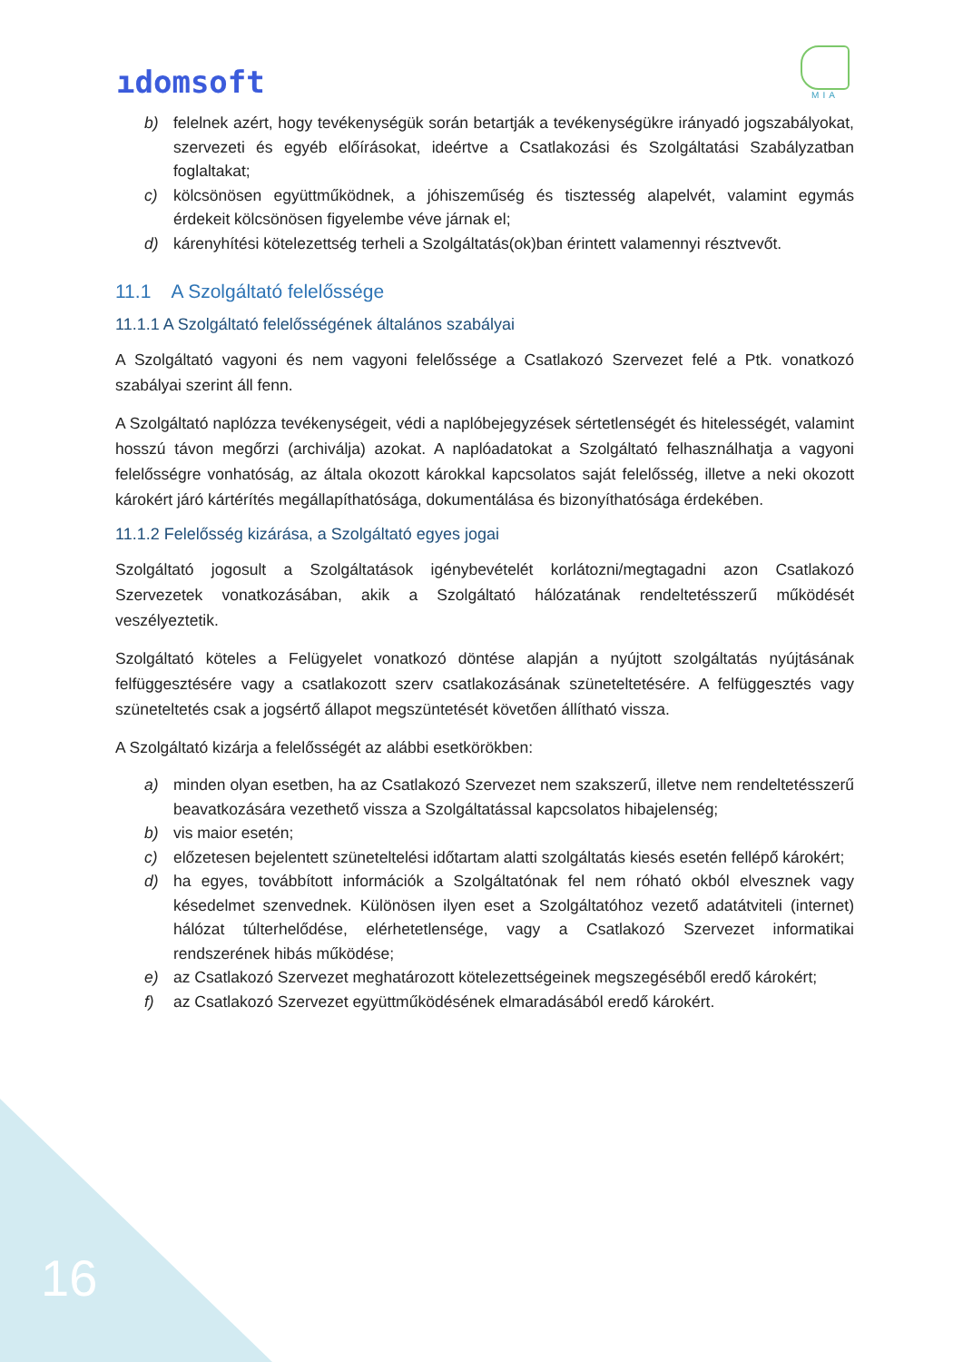ıdomsoft
MIA
b) felelnek azért, hogy tevékenységük során betartják a tevékenységükre irányadó jogszabályokat, szervezeti és egyéb előírásokat, ideértve a Csatlakozási és Szolgáltatási Szabályzatban foglaltakat;
c) kölcsönösen együttműködnek, a jóhiszeműség és tisztesség alapelvét, valamint egymás érdekeit kölcsönösen figyelembe véve járnak el;
d) kárenyhítési kötelezettség terheli a Szolgáltatás(ok)ban érintett valamennyi résztvevőt.
11.1 A Szolgáltató felelőssége
11.1.1 A Szolgáltató felelősségének általános szabályai
A Szolgáltató vagyoni és nem vagyoni felelőssége a Csatlakozó Szervezet felé a Ptk. vonatkozó szabályai szerint áll fenn.
A Szolgáltató naplózza tevékenységeit, védi a naplóbejegyzések sértetlenségét és hitelességét, valamint hosszú távon megőrzi (archiválja) azokat. A naplóadatokat a Szolgáltató felhasználhatja a vagyoni felelősségre vonhatóság, az általa okozott károkkal kapcsolatos saját felelősség, illetve a neki okozott károkért járó kártérítés megállapíthatósága, dokumentálása és bizonyíthatósága érdekében.
11.1.2 Felelősség kizárása, a Szolgáltató egyes jogai
Szolgáltató jogosult a Szolgáltatások igénybevételét korlátozni/megtagadni azon Csatlakozó Szervezetek vonatkozásában, akik a Szolgáltató hálózatának rendeltetésszerű működését veszélyeztetik.
Szolgáltató köteles a Felügyelet vonatkozó döntése alapján a nyújtott szolgáltatás nyújtásának felfüggesztésére vagy a csatlakozott szerv csatlakozásának szüneteltetésére. A felfüggesztés vagy szüneteltetés csak a jogsértő állapot megszüntetését követően állítható vissza.
A Szolgáltató kizárja a felelősségét az alábbi esetkörökben:
a) minden olyan esetben, ha az Csatlakozó Szervezet nem szakszerű, illetve nem rendeltetésszerű beavatkozására vezethető vissza a Szolgáltatással kapcsolatos hibajelenség;
b) vis maior esetén;
c) előzetesen bejelentett szüneteltelési időtartam alatti szolgáltatás kiesés esetén fellépő károkért;
d) ha egyes, továbbított információk a Szolgáltatónak fel nem róható okból elvesznek vagy késedelmet szenvednek. Különösen ilyen eset a Szolgáltatóhoz vezető adatátviteli (internet) hálózat túlterhelődése, elérhetetlensége, vagy a Csatlakozó Szervezet informatikai rendszerének hibás működése;
e) az Csatlakozó Szervezet meghatározott kötelezettségeinek megszegéséből eredő károkért;
f) az Csatlakozó Szervezet együttműködésének elmaradásából eredő károkért.
16